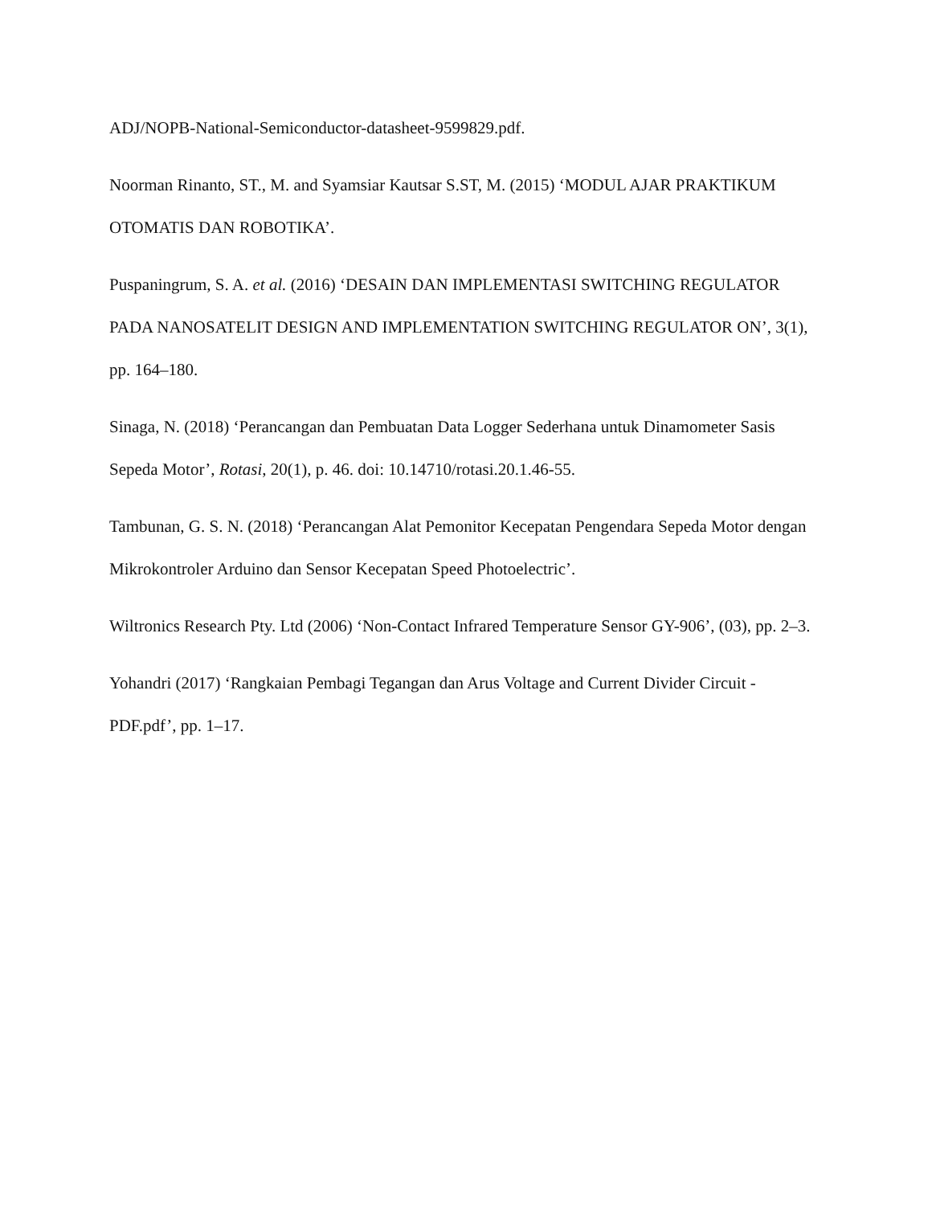ADJ/NOPB-National-Semiconductor-datasheet-9599829.pdf.
Noorman Rinanto, ST., M. and Syamsiar Kautsar S.ST, M. (2015) ‘MODUL AJAR PRAKTIKUM OTOMATIS DAN ROBOTIKA’.
Puspaningrum, S. A. et al. (2016) ‘DESAIN DAN IMPLEMENTASI SWITCHING REGULATOR PADA NANOSATELIT DESIGN AND IMPLEMENTATION SWITCHING REGULATOR ON’, 3(1), pp. 164–180.
Sinaga, N. (2018) ‘Perancangan dan Pembuatan Data Logger Sederhana untuk Dinamometer Sasis Sepeda Motor’, Rotasi, 20(1), p. 46. doi: 10.14710/rotasi.20.1.46-55.
Tambunan, G. S. N. (2018) ‘Perancangan Alat Pemonitor Kecepatan Pengendara Sepeda Motor dengan Mikrokontroler Arduino dan Sensor Kecepatan Speed Photoelectric’.
Wiltronics Research Pty. Ltd (2006) ‘Non-Contact Infrared Temperature Sensor GY-906’, (03), pp. 2–3.
Yohandri (2017) ‘Rangkaian Pembagi Tegangan dan Arus Voltage and Current Divider Circuit - PDF.pdf’, pp. 1–17.